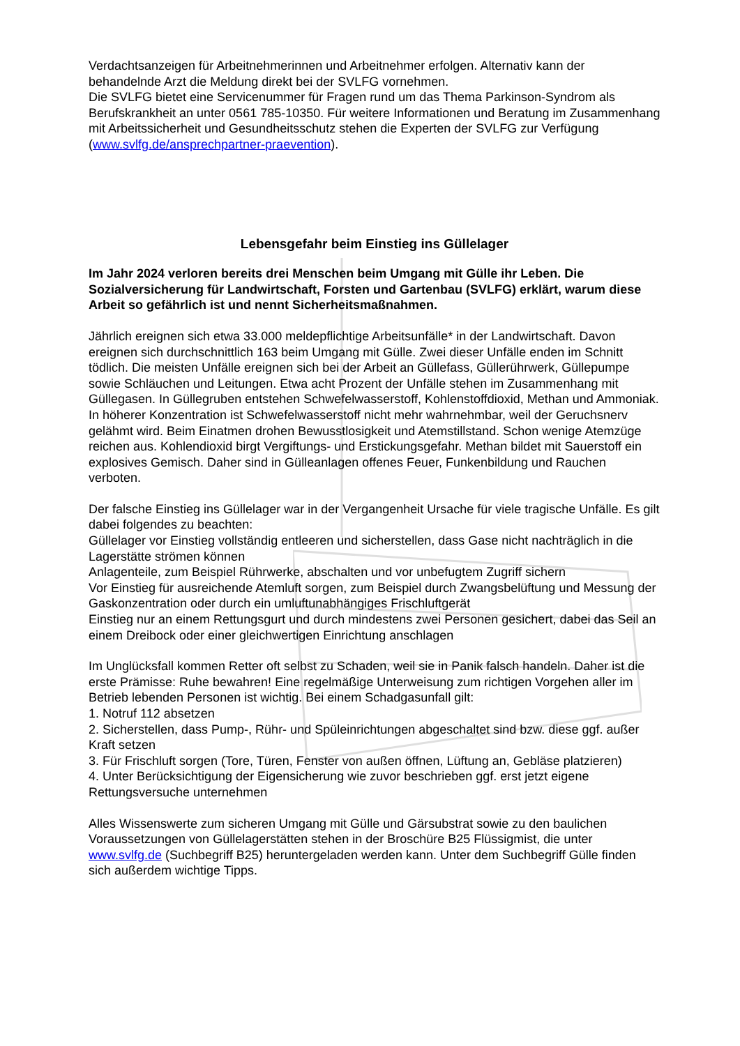Verdachtsanzeigen für Arbeitnehmerinnen und Arbeitnehmer erfolgen. Alternativ kann der behandelnde Arzt die Meldung direkt bei der SVLFG vornehmen.
Die SVLFG bietet eine Servicenummer für Fragen rund um das Thema Parkinson-Syndrom als Berufskrankheit an unter 0561 785-10350. Für weitere Informationen und Beratung im Zusammenhang mit Arbeitssicherheit und Gesundheitsschutz stehen die Experten der SVLFG zur Verfügung (www.svlfg.de/ansprechpartner-praevention).
Lebensgefahr beim Einstieg ins Güllelager
Im Jahr 2024 verloren bereits drei Menschen beim Umgang mit Gülle ihr Leben. Die Sozialversicherung für Landwirtschaft, Forsten und Gartenbau (SVLFG) erklärt, warum diese Arbeit so gefährlich ist und nennt Sicherheitsmaßnahmen.
Jährlich ereignen sich etwa 33.000 meldepflichtige Arbeitsunfälle* in der Landwirtschaft. Davon ereignen sich durchschnittlich 163 beim Umgang mit Gülle. Zwei dieser Unfälle enden im Schnitt tödlich. Die meisten Unfälle ereignen sich bei der Arbeit an Güllefass, Güllerührwerk, Güllepumpe sowie Schläuchen und Leitungen. Etwa acht Prozent der Unfälle stehen im Zusammenhang mit Güllegasen. In Güllegruben entstehen Schwefelwasserstoff, Kohlenstoffdioxid, Methan und Ammoniak. In höherer Konzentration ist Schwefelwasserstoff nicht mehr wahrnehmbar, weil der Geruchsnerv gelähmt wird. Beim Einatmen drohen Bewusstlosigkeit und Atemstillstand. Schon wenige Atemzüge reichen aus. Kohlendioxid birgt Vergiftungs- und Erstickungsgefahr. Methan bildet mit Sauerstoff ein explosives Gemisch. Daher sind in Gülleanlagen offenes Feuer, Funkenbildung und Rauchen verboten.
Der falsche Einstieg ins Güllelager war in der Vergangenheit Ursache für viele tragische Unfälle. Es gilt dabei folgendes zu beachten:
Güllelager vor Einstieg vollständig entleeren und sicherstellen, dass Gase nicht nachträglich in die Lagerstätte strömen können
Anlagenteile, zum Beispiel Rührwerke, abschalten und vor unbefugtem Zugriff sichern
Vor Einstieg für ausreichende Atemluft sorgen, zum Beispiel durch Zwangsbelüftung und Messung der Gaskonzentration oder durch ein umluftunabhängiges Frischluftgerät
Einstieg nur an einem Rettungsgurt und durch mindestens zwei Personen gesichert, dabei das Seil an einem Dreibock oder einer gleichwertigen Einrichtung anschlagen
Im Unglücksfall kommen Retter oft selbst zu Schaden, weil sie in Panik falsch handeln. Daher ist die erste Prämisse: Ruhe bewahren! Eine regelmäßige Unterweisung zum richtigen Vorgehen aller im Betrieb lebenden Personen ist wichtig. Bei einem Schadgasunfall gilt:
1. Notruf 112 absetzen
2. Sicherstellen, dass Pump-, Rühr- und Spüleinrichtungen abgeschaltet sind bzw. diese ggf. außer Kraft setzen
3. Für Frischluft sorgen (Tore, Türen, Fenster von außen öffnen, Lüftung an, Gebläse platzieren)
4. Unter Berücksichtigung der Eigensicherung wie zuvor beschrieben ggf. erst jetzt eigene Rettungsversuche unternehmen
Alles Wissenswerte zum sicheren Umgang mit Gülle und Gärsubstrat sowie zu den baulichen Voraussetzungen von Güllelagerstätten stehen in der Broschüre B25 Flüssigmist, die unter www.svlfg.de (Suchbegriff B25) heruntergeladen werden kann. Unter dem Suchbegriff Gülle finden sich außerdem wichtige Tipps.